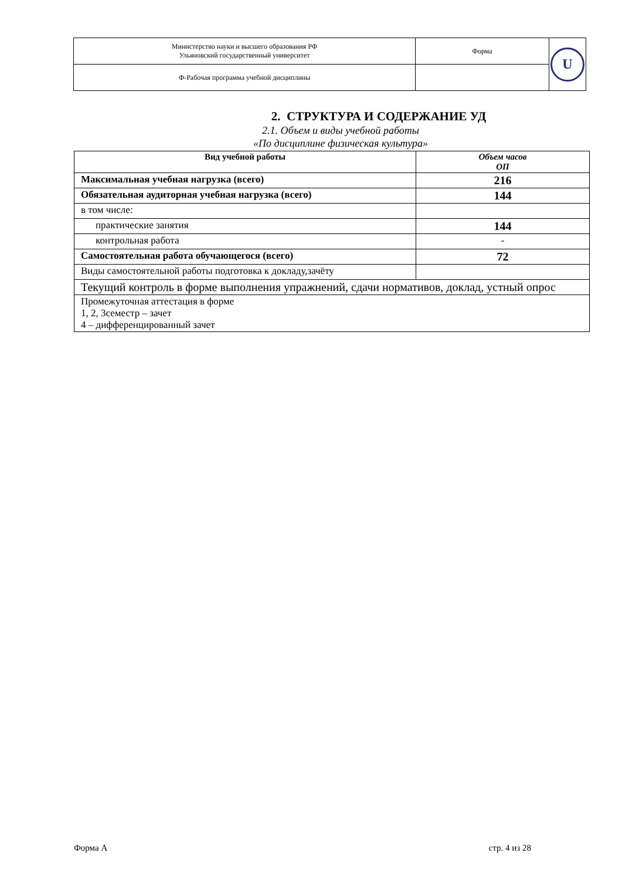| Министерство науки и высшего образования РФ Ульяновский государственный университет | Форма | U |
| Ф-Рабочая программа учебной дисциплины | | |
2. СТРУКТУРА И СОДЕРЖАНИЕ УД
2.1. Объем и виды учебной работы
«По дисциплине физическая культура»
| Вид учебной работы | Объем часов ОП |
| --- | --- |
| Максимальная учебная нагрузка (всего) | 216 |
| Обязательная аудиторная учебная нагрузка (всего) | 144 |
| в том числе: | |
| практические занятия | 144 |
| контрольная работа | - |
| Самостоятельная работа обучающегося (всего) | 72 |
| Виды самостоятельной работы подготовка к докладу,зачёту | |
| Текущий контроль в форме выполнения упражнений, сдачи нормативов, доклад, устный опрос | |
| Промежуточная аттестация в форме 1, 2, 3семестр – зачет 4 – дифференцированный зачет | |
Форма А стр. 4 из 28